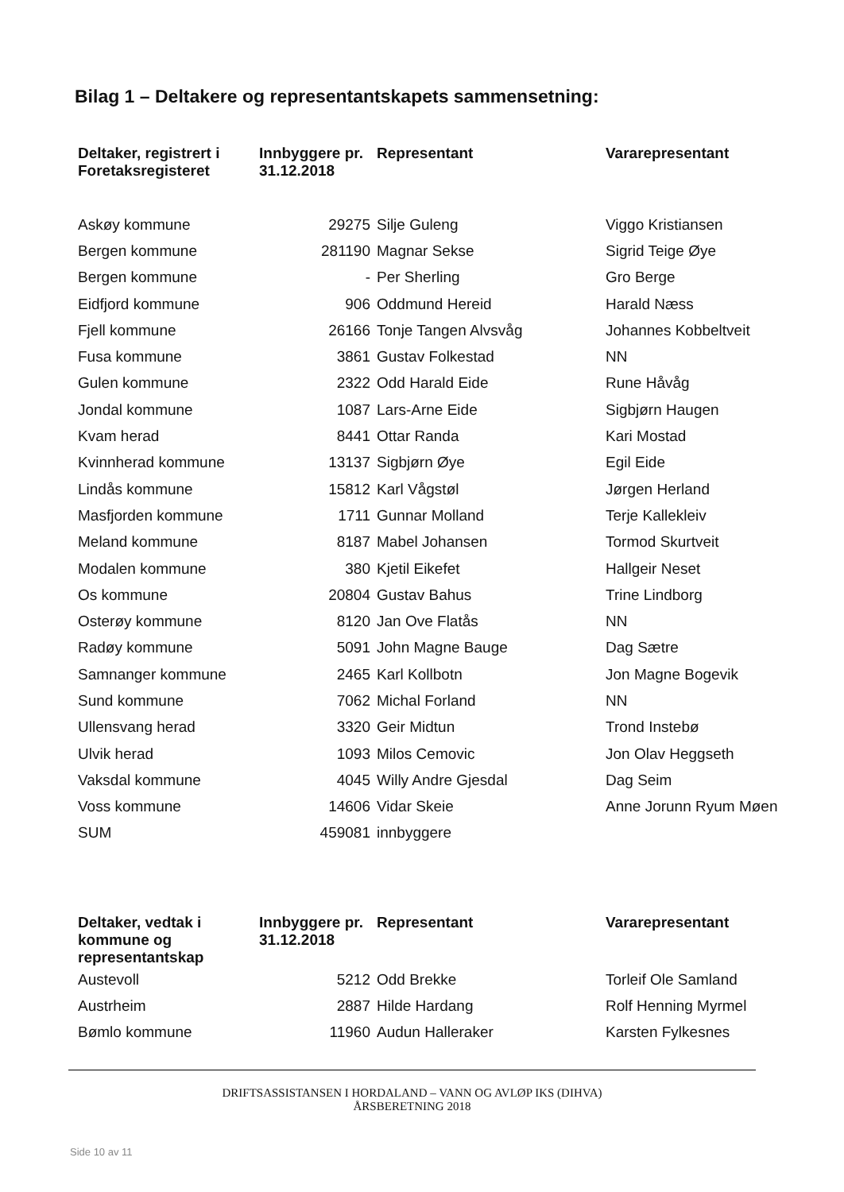Bilag 1 – Deltakere og representantskapets sammensetning:
| Deltaker, registrert i Foretaksregisteret | Innbyggere pr. 31.12.2018 | Representant | Vararepresentant |
| --- | --- | --- | --- |
| Askøy kommune | 29275 | Silje Guleng | Viggo Kristiansen |
| Bergen kommune | 281190 | Magnar Sekse | Sigrid Teige Øye |
| Bergen kommune | - | Per Sherling | Gro Berge |
| Eidfjord kommune | 906 | Oddmund Hereid | Harald Næss |
| Fjell kommune | 26166 | Tonje Tangen Alvsvåg | Johannes Kobbeltveit |
| Fusa kommune | 3861 | Gustav Folkestad | NN |
| Gulen kommune | 2322 | Odd Harald Eide | Rune Håvåg |
| Jondal kommune | 1087 | Lars-Arne Eide | Sigbjørn Haugen |
| Kvam herad | 8441 | Ottar Randa | Kari Mostad |
| Kvinnherad kommune | 13137 | Sigbjørn Øye | Egil Eide |
| Lindås kommune | 15812 | Karl Vågstøl | Jørgen Herland |
| Masfjorden kommune | 1711 | Gunnar Molland | Terje Kallekleiv |
| Meland kommune | 8187 | Mabel Johansen | Tormod Skurtveit |
| Modalen kommune | 380 | Kjetil Eikefet | Hallgeir Neset |
| Os kommune | 20804 | Gustav Bahus | Trine Lindborg |
| Osterøy kommune | 8120 | Jan Ove Flatås | NN |
| Radøy kommune | 5091 | John Magne Bauge | Dag Sætre |
| Samnanger kommune | 2465 | Karl Kollbotn | Jon Magne Bogevik |
| Sund kommune | 7062 | Michal Forland | NN |
| Ullensvang herad | 3320 | Geir Midtun | Trond Instebø |
| Ulvik herad | 1093 | Milos Cemovic | Jon Olav Heggseth |
| Vaksdal kommune | 4045 | Willy Andre Gjesdal | Dag Seim |
| Voss kommune | 14606 | Vidar Skeie | Anne Jorunn Ryum Møen |
| SUM | 459081 | innbyggere | |
| Deltaker, vedtak i kommune og representantskap | Innbyggere pr. 31.12.2018 | Representant | Vararepresentant |
| --- | --- | --- | --- |
| Austevoll | 5212 | Odd Brekke | Torleif Ole Samland |
| Austrheim | 2887 | Hilde Hardang | Rolf Henning Myrmel |
| Bømlo kommune | 11960 | Audun Halleraker | Karsten Fylkesnes |
DRIFTSASSISTANSEN I HORDALAND – VANN OG AVLØP IKS (DIHVA)
ÅRSBERETNING 2018
Side 10 av 11